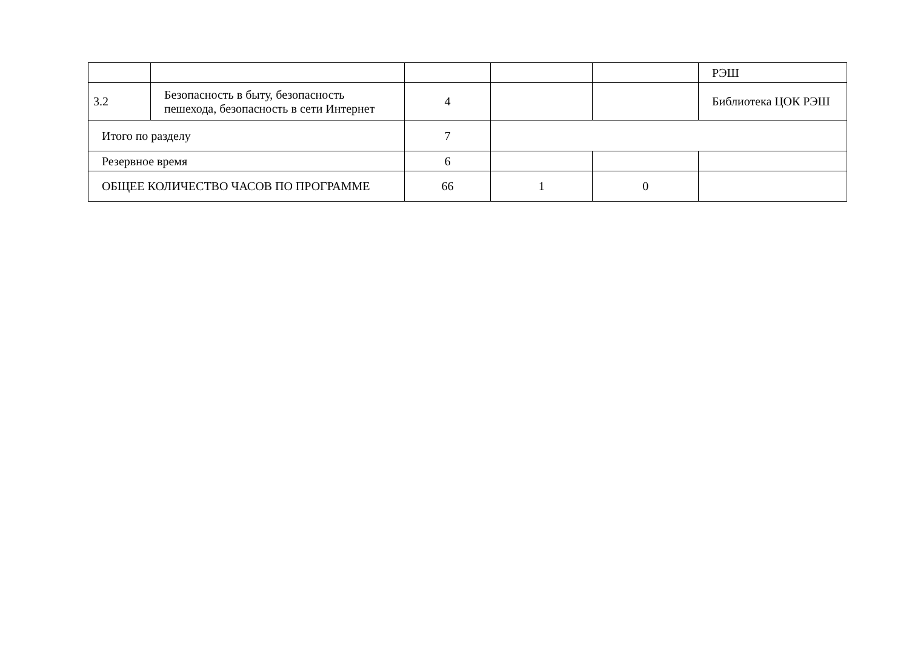| | | | | | РЭШ |
| 3.2 | Безопасность в быту, безопасность пешехода, безопасность в сети Интернет | 4 | | | Библиотека ЦОК РЭШ |
| Итого по разделу | | 7 | | | |
| Резервное время | | 6 | | | |
| ОБЩЕЕ КОЛИЧЕСТВО ЧАСОВ ПО ПРОГРАММЕ | | 66 | 1 | 0 | |